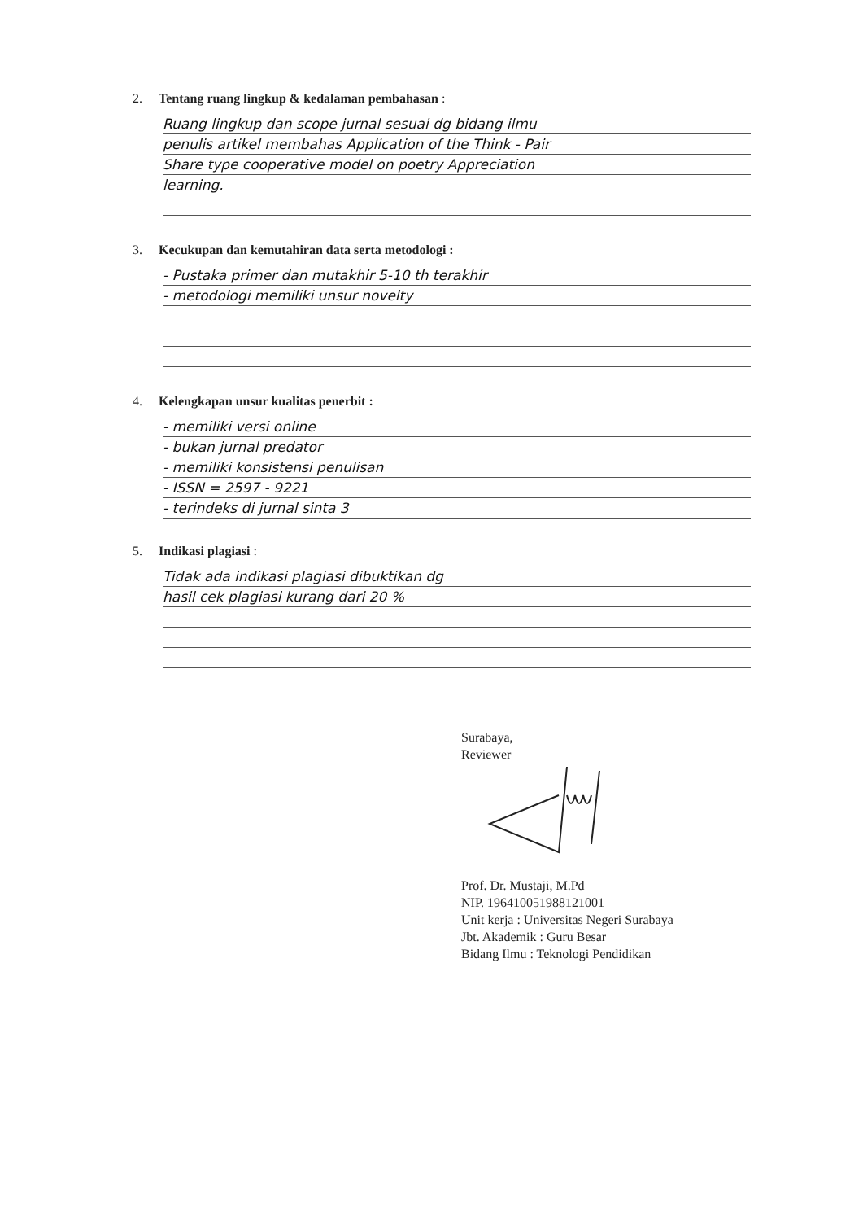2. Tentang ruang lingkup & kedalaman pembahasan :
Ruang lingkup dan scope jurnal sesuai dg bidang ilmu
penulis artikel membahas Application of the Think - Pair
Share type cooperative model on poetry Appreciation
learning.
3. Kecukupan dan kemutahiran data serta metodologi :
- Pustaka primer dan mutakhir 5-10 th terakhir
- metodologi memiliki unsur novelty
4. Kelengkapan unsur kualitas penerbit :
- memiliki versi online
- bukan jurnal predator
- memiliki konsistensi penulisan
- ISSN = 2597 - 9221
- terindeks di jurnal sinta 3
5. Indikasi plagiasi :
Tidak ada indikasi plagiasi dibuktikan dg
hasil cek plagiasi kurang dari 20 %
Surabaya,
Reviewer Prof. Dr. Mustaji, M.Pd
NIP. 196410051988121001
Unit kerja : Universitas Negeri Surabaya
Jbt. Akademik : Guru Besar
Bidang Ilmu : Teknologi Pendidikan